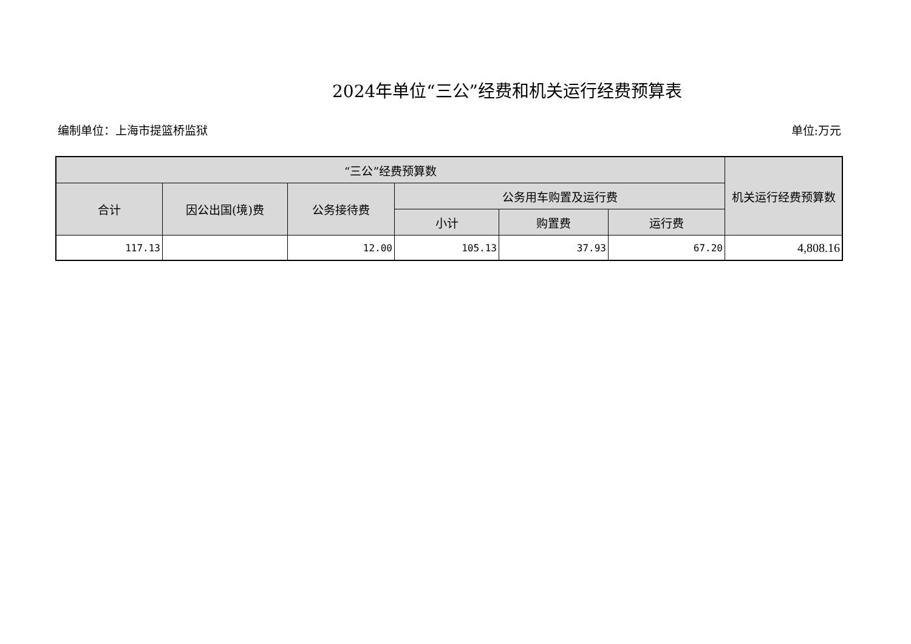2024年单位“三公”经费和机关运行经费预算表
编制单位：上海市提篮桥监狱 单位:万元
| “三公”经费预算数 | | | | | | 机关运行经费预算数 |
| --- | --- | --- | --- | --- | --- | --- |
| 合计 | 因公出国(境)费 | 公务接待费 | 公务用车购置及运行费 | | | |
| | | | 小计 | 购置费 | 运行费 | |
| 117.13 | | 12.00 | 105.13 | 37.93 | 67.20 | 4,808.16 |